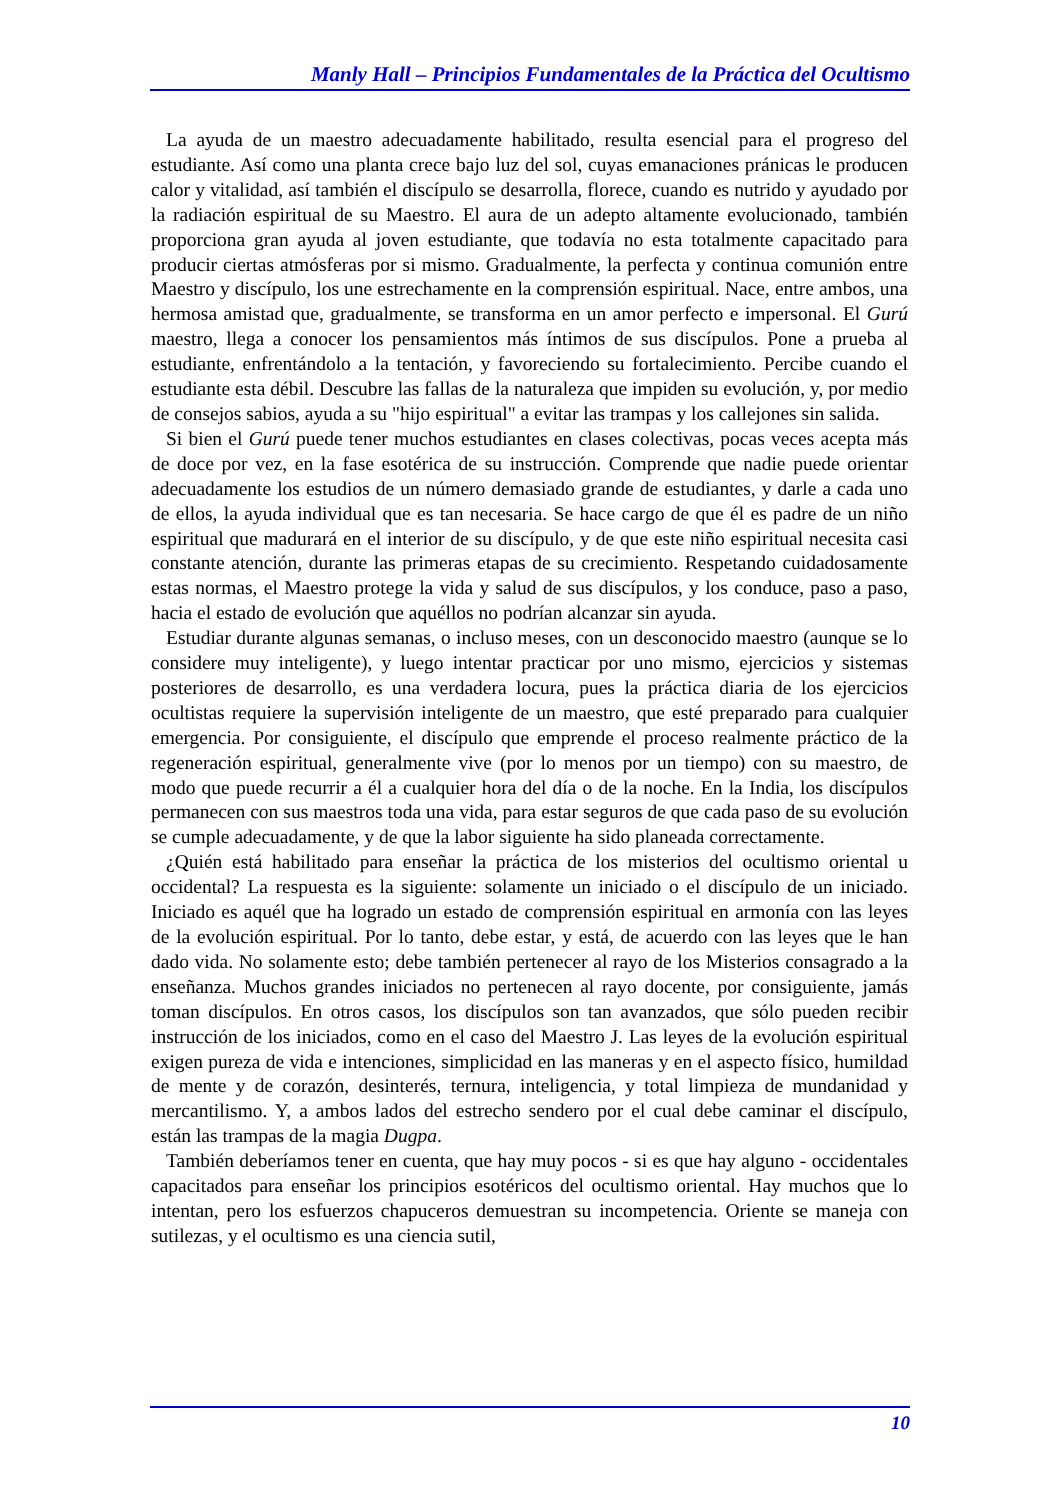Manly Hall – Principios Fundamentales de la Práctica del Ocultismo
La ayuda de un maestro adecuadamente habilitado, resulta esencial para el progreso del estudiante. Así como una planta crece bajo luz del sol, cuyas emanaciones pránicas le producen calor y vitalidad, así también el discípulo se desarrolla, florece, cuando es nutrido y ayudado por la radiación espiritual de su Maestro. El aura de un adepto altamente evolucionado, también proporciona gran ayuda al joven estudiante, que todavía no esta totalmente capacitado para producir ciertas atmósferas por si mismo. Gradualmente, la perfecta y continua comunión entre Maestro y discípulo, los une estrechamente en la comprensión espiritual. Nace, entre ambos, una hermosa amistad que, gradualmente, se transforma en un amor perfecto e impersonal. El Gurú maestro, llega a conocer los pensamientos más íntimos de sus discípulos. Pone a prueba al estudiante, enfrentándolo a la tentación, y favoreciendo su fortalecimiento. Percibe cuando el estudiante esta débil. Descubre las fallas de la naturaleza que impiden su evolución, y, por medio de consejos sabios, ayuda a su "hijo espiritual" a evitar las trampas y los callejones sin salida.
Si bien el Gurú puede tener muchos estudiantes en clases colectivas, pocas veces acepta más de doce por vez, en la fase esotérica de su instrucción. Comprende que nadie puede orientar adecuadamente los estudios de un número demasiado grande de estudiantes, y darle a cada uno de ellos, la ayuda individual que es tan necesaria. Se hace cargo de que él es padre de un niño espiritual que madurará en el interior de su discípulo, y de que este niño espiritual necesita casi constante atención, durante las primeras etapas de su crecimiento. Respetando cuidadosamente estas normas, el Maestro protege la vida y salud de sus discípulos, y los conduce, paso a paso, hacia el estado de evolución que aquéllos no podrían alcanzar sin ayuda.
Estudiar durante algunas semanas, o incluso meses, con un desconocido maestro (aunque se lo considere muy inteligente), y luego intentar practicar por uno mismo, ejercicios y sistemas posteriores de desarrollo, es una verdadera locura, pues la práctica diaria de los ejercicios ocultistas requiere la supervisión inteligente de un maestro, que esté preparado para cualquier emergencia. Por consiguiente, el discípulo que emprende el proceso realmente práctico de la regeneración espiritual, generalmente vive (por lo menos por un tiempo) con su maestro, de modo que puede recurrir a él a cualquier hora del día o de la noche. En la India, los discípulos permanecen con sus maestros toda una vida, para estar seguros de que cada paso de su evolución se cumple adecuadamente, y de que la labor siguiente ha sido planeada correctamente.
¿Quién está habilitado para enseñar la práctica de los misterios del ocultismo oriental u occidental? La respuesta es la siguiente: solamente un iniciado o el discípulo de un iniciado. Iniciado es aquél que ha logrado un estado de comprensión espiritual en armonía con las leyes de la evolución espiritual. Por lo tanto, debe estar, y está, de acuerdo con las leyes que le han dado vida. No solamente esto; debe también pertenecer al rayo de los Misterios consagrado a la enseñanza. Muchos grandes iniciados no pertenecen al rayo docente, por consiguiente, jamás toman discípulos. En otros casos, los discípulos son tan avanzados, que sólo pueden recibir instrucción de los iniciados, como en el caso del Maestro J. Las leyes de la evolución espiritual exigen pureza de vida e intenciones, simplicidad en las maneras y en el aspecto físico, humildad de mente y de corazón, desinterés, ternura, inteligencia, y total limpieza de mundanidad y mercantilismo. Y, a ambos lados del estrecho sendero por el cual debe caminar el discípulo, están las trampas de la magia Dugpa.
También deberíamos tener en cuenta, que hay muy pocos - si es que hay alguno - occidentales capacitados para enseñar los principios esotéricos del ocultismo oriental. Hay muchos que lo intentan, pero los esfuerzos chapuceros demuestran su incompetencia. Oriente se maneja con sutilezas, y el ocultismo es una ciencia sutil,
10